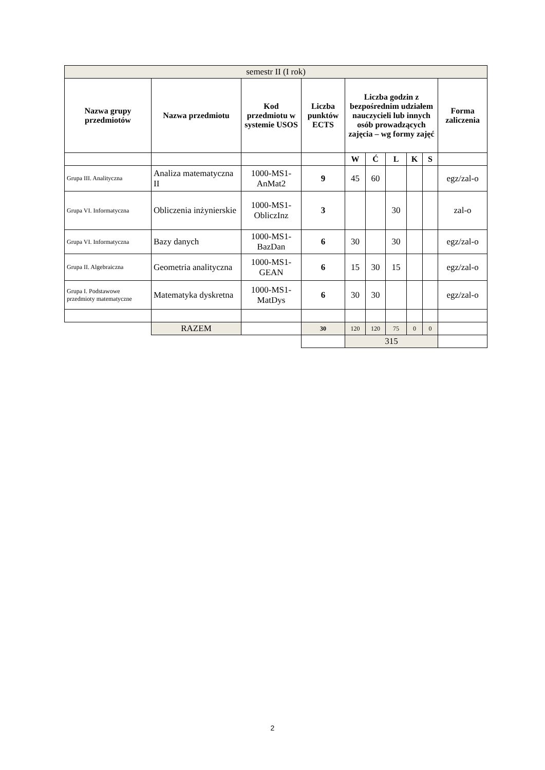| semestr II (I rok) | | | | | | | | | |
| Nazwa grupy przedmiotów | Nazwa przedmiotu | Kod przedmiotu w systemie USOS | Liczba punktów ECTS | Liczba godzin z bezpośrednim udziałem nauczycieli lub innych osób prowadzących zajęcia – wg formy zajęć | | | | | Forma zaliczenia |
| | | | | W | Ć | L | K | S | |
| Grupa III. Analityczna | Analiza matematyczna II | 1000-MS1-AnMat2 | 9 | 45 | 60 | | | | egz/zal-o |
| Grupa VI. Informatyczna | Obliczenia inżynierskie | 1000-MS1-ObliczInz | 3 | | | 30 | | | zal-o |
| Grupa VI. Informatyczna | Bazy danych | 1000-MS1-BazDan | 6 | 30 | | 30 | | | egz/zal-o |
| Grupa II. Algebraiczna | Geometria analityczna | 1000-MS1-GEAN | 6 | 15 | 30 | 15 | | | egz/zal-o |
| Grupa I. Podstawowe przedmioty matematyczne | Matematyka dyskretna | 1000-MS1-MatDys | 6 | 30 | 30 | | | | egz/zal-o |
| | RAZEM | | 30 | 120 | 120 | 75 | 0 | 0 | |
| | | | | 315 | | | | | |
2